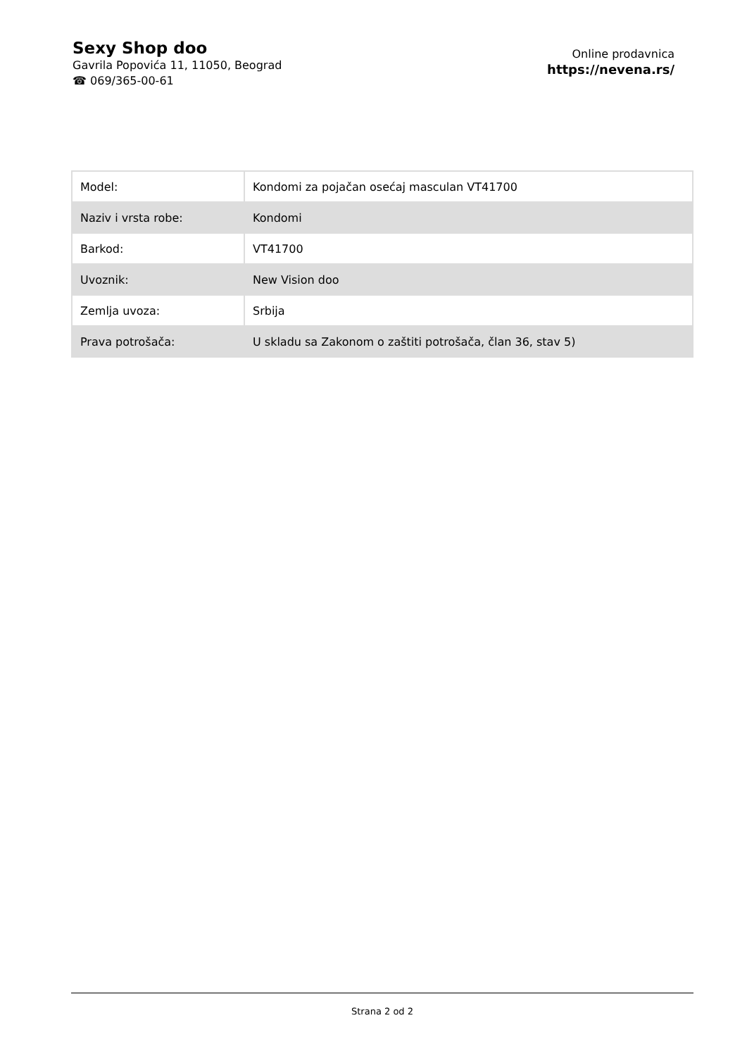Sexy Shop doo
Gavrila Popovića 11, 11050, Beograd
☎ 069/365-00-61
Online prodavnica
https://nevena.rs/
| Model: | Kondomi za pojačan osećaj masculan VT41700 |
| Naziv i vrsta robe: | Kondomi |
| Barkod: | VT41700 |
| Uvoznik: | New Vision doo |
| Zemlja uvoza: | Srbija |
| Prava potrošača: | U skladu sa Zakonom o zaštiti potrošača, član 36, stav 5) |
Strana 2 od 2